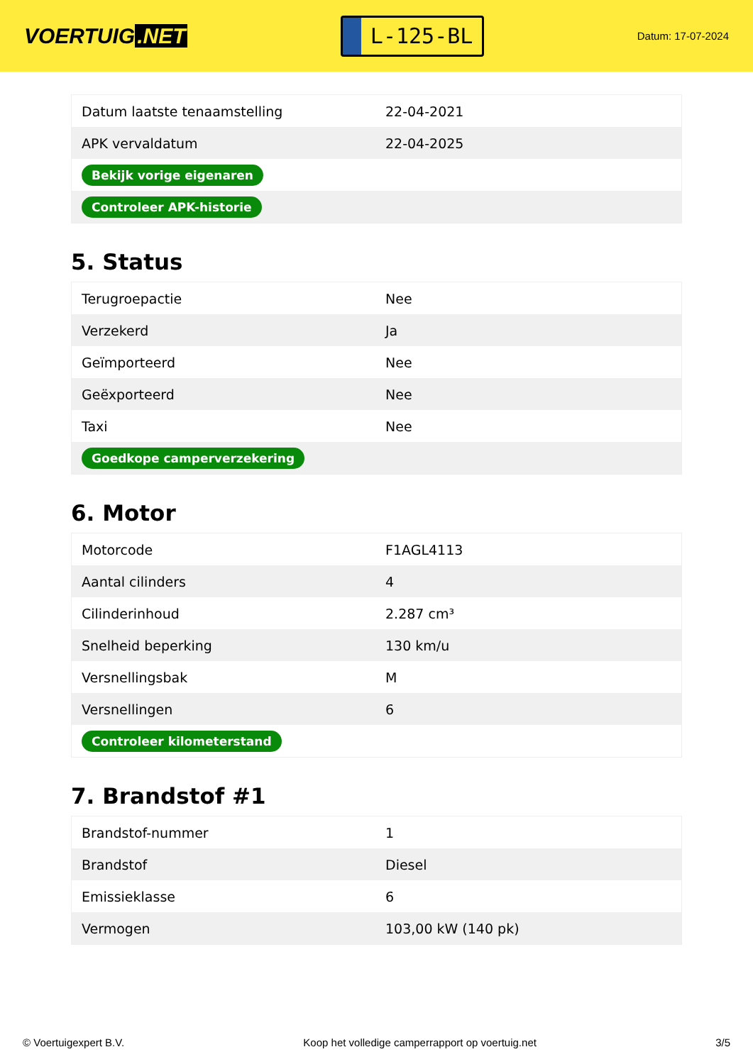VOERTUIG.NET
L-125-BL
Datum: 17-07-2024
| Datum laatste tenaamstelling | 22-04-2021 |
| APK vervaldatum | 22-04-2025 |
| Bekijk vorige eigenaren | |
| Controleer APK-historie | |
5. Status
| Terugroepactie | Nee |
| Verzekerd | Ja |
| Geïmporteerd | Nee |
| Geëxporteerd | Nee |
| Taxi | Nee |
| Goedkope camperverzekering | |
6. Motor
| Motorcode | F1AGL4113 |
| Aantal cilinders | 4 |
| Cilinderinhoud | 2.287 cm³ |
| Snelheid beperking | 130 km/u |
| Versnellingsbak | M |
| Versnellingen | 6 |
| Controleer kilometerstand | |
7. Brandstof #1
| Brandstof-nummer | 1 |
| Brandstof | Diesel |
| Emissieklasse | 6 |
| Vermogen | 103,00 kW (140 pk) |
© Voertuigexpert B.V. Koop het volledige camperrapport op voertuig.net 3/5